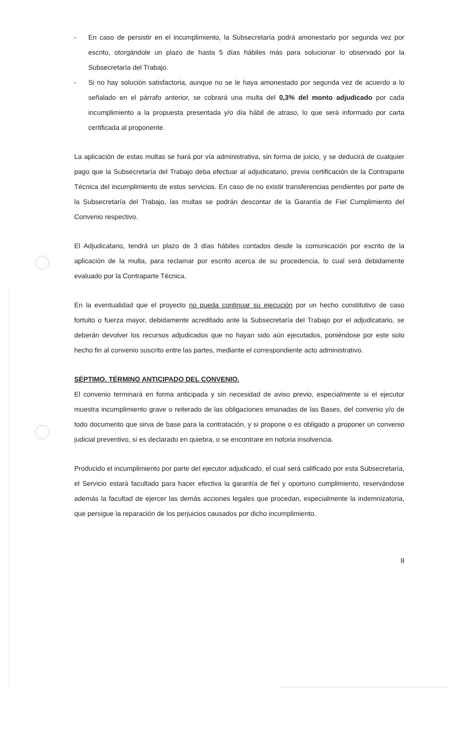- En caso de persistir en el incumplimiento, la Subsecretaría podrá amonestarlo por segunda vez por escrito, otorgándole un plazo de hasta 5 días hábiles más para solucionar lo observado por la Subsecretaría del Trabajo.
- Si no hay solución satisfactoria, aunque no se le haya amonestado por segunda vez de acuerdo a lo señalado en el párrafo anterior, se cobrará una multa del 0,3% del monto adjudicado por cada incumplimiento a la propuesta presentada y/o día hábil de atraso, lo que será informado por carta certificada al proponente.
La aplicación de estas multas se hará por vía administrativa, sin forma de juicio, y se deducirá de cualquier pago que la Subsecretaría del Trabajo deba efectuar al adjudicatario, previa certificación de la Contraparte Técnica del incumplimiento de estos servicios. En caso de no existir transferencias pendientes por parte de la Subsecretaría del Trabajo, las multas se podrán descontar de la Garantía de Fiel Cumplimiento del Convenio respectivo.
El Adjudicatario, tendrá un plazo de 3 días hábiles contados desde la comunicación por escrito de la aplicación de la multa, para reclamar por escrito acerca de su procedencia, lo cual será debidamente evaluado por la Contraparte Técnica.
En la eventualidad que el proyecto no pueda continuar su ejecución por un hecho constitutivo de caso fortuito o fuerza mayor, debidamente acreditado ante la Subsecretaría del Trabajo por el adjudicatario, se deberán devolver los recursos adjudicados que no hayan sido aún ejecutados, poniéndose por este solo hecho fin al convenio suscrito entre las partes, mediante el correspondiente acto administrativo.
SÉPTIMO. TÉRMINO ANTICIPADO DEL CONVENIO.
El convenio terminará en forma anticipada y sin necesidad de aviso previo, especialmente si el ejecutor muestra incumplimiento grave o reiterado de las obligaciones emanadas de las Bases, del convenio y/o de todo documento que sirva de base para la contratación, y si propone o es obligado a proponer un convenio judicial preventivo, si es declarado en quiebra, o se encontrare en notoria insolvencia.
Producido el incumplimiento por parte del ejecutor adjudicado, el cual será calificado por esta Subsecretaría, el Servicio estará facultado para hacer efectiva la garantía de fiel y oportuno cumplimiento, reservándose además la facultad de ejercer las demás acciones legales que procedan, especialmente la indemnizatoria, que persigue la reparación de los perjuicios causados por dicho incumplimiento.
8